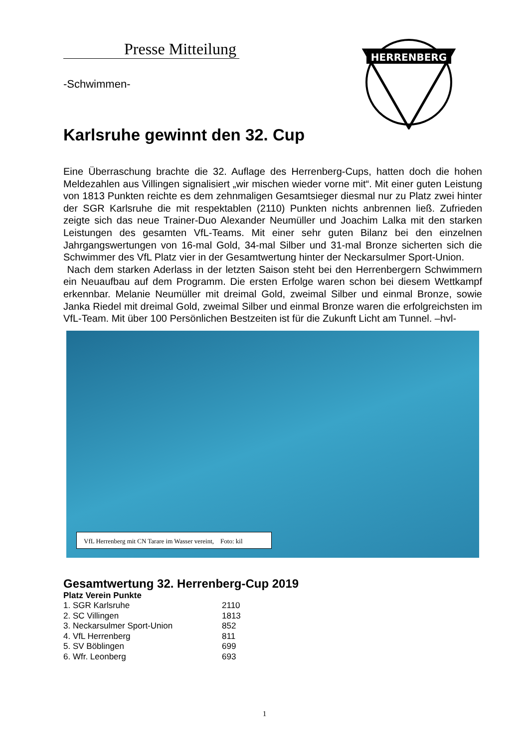HERRENBERG
Presse Mitteilung
-Schwimmen-
Karlsruhe gewinnt den 32. Cup
Eine Überraschung brachte die 32. Auflage des Herrenberg-Cups, hatten doch die hohen Meldezahlen aus Villingen signalisiert „wir mischen wieder vorne mit“. Mit einer guten Leistung von 1813 Punkten reichte es dem zehnmaligen Gesamtsieger diesmal nur zu Platz zwei hinter der SGR Karlsruhe die mit respektablen (2110) Punkten nichts anbrennen ließ. Zufrieden zeigte sich das neue Trainer-Duo Alexander Neumüller und Joachim Lalka mit den starken Leistungen des gesamten VfL-Teams. Mit einer sehr guten Bilanz bei den einzelnen Jahrgangswertungen von 16-mal Gold, 34-mal Silber und 31-mal Bronze sicherten sich die Schwimmer des VfL Platz vier in der Gesamtwertung hinter der Neckarsulmer Sport-Union.
Nach dem starken Aderlass in der letzten Saison steht bei den Herrenbergern Schwimmern ein Neuaufbau auf dem Programm. Die ersten Erfolge waren schon bei diesem Wettkampf erkennbar. Melanie Neumüller mit dreimal Gold, zweimal Silber und einmal Bronze, sowie Janka Riedel mit dreimal Gold, zweimal Silber und einmal Bronze waren die erfolgreichsten im VfL-Team. Mit über 100 Persönlichen Bestzeiten ist für die Zukunft Licht am Tunnel. –hvl-
VfL Herrenberg mit CN Tarare im Wasser vereint, Foto: kil
Gesamtwertung 32. Herrenberg-Cup 2019
| Platz Verein Punkte | |
| --- | --- |
| 1. SGR Karlsruhe | 2110 |
| 2. SC Villingen | 1813 |
| 3. Neckarsulmer Sport-Union | 852 |
| 4. VfL Herrenberg | 811 |
| 5. SV Böblingen | 699 |
| 6. Wfr. Leonberg | 693 |
1